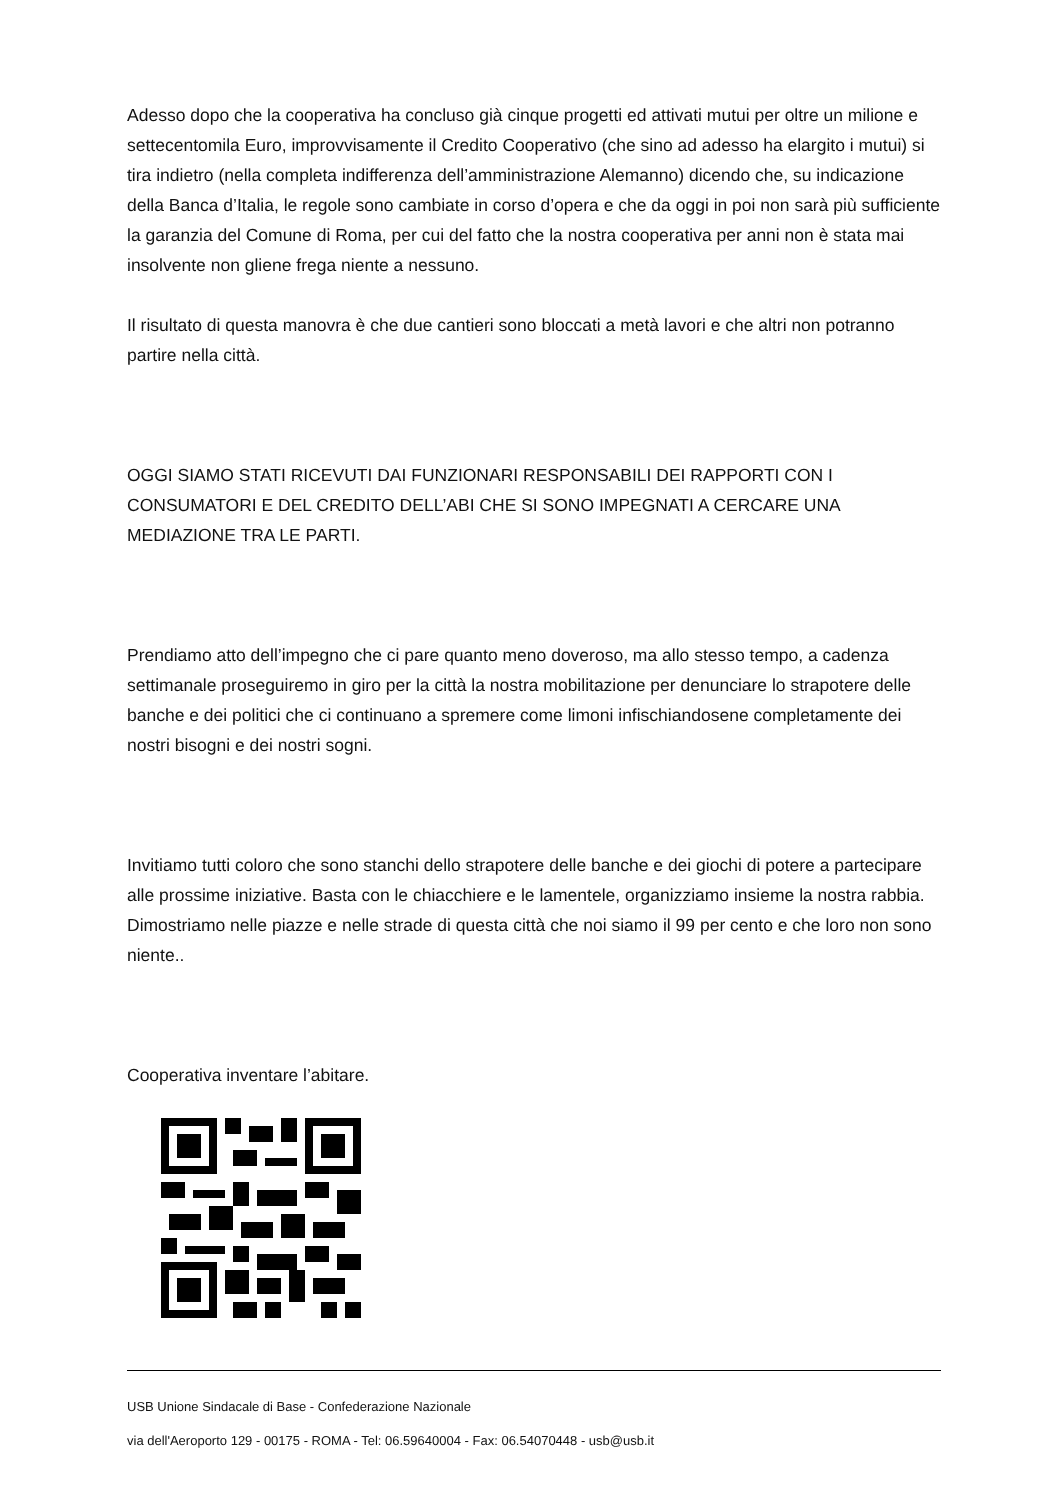Adesso dopo che la cooperativa ha concluso già cinque progetti ed attivati mutui per oltre un milione e settecentomila Euro, improvvisamente il Credito Cooperativo (che sino ad adesso ha elargito i mutui) si tira indietro (nella completa indifferenza dell’amministrazione Alemanno) dicendo che, su indicazione della Banca d’Italia, le regole sono cambiate in corso d’opera e che da oggi in poi non sarà più sufficiente la garanzia del Comune di Roma, per cui del fatto che la nostra cooperativa per anni non è stata mai insolvente non gliene frega niente a nessuno.
Il risultato di questa manovra è che due cantieri sono bloccati a metà lavori e che altri non potranno partire nella città.
OGGI SIAMO STATI RICEVUTI DAI FUNZIONARI RESPONSABILI DEI RAPPORTI CON I CONSUMATORI E DEL CREDITO DELL’ABI CHE SI SONO IMPEGNATI A CERCARE UNA MEDIAZIONE TRA LE PARTI.
Prendiamo atto dell’impegno che ci pare quanto meno doveroso, ma allo stesso tempo, a cadenza settimanale proseguiremo in giro per la città la nostra mobilitazione per denunciare lo strapotere delle banche e dei politici che ci continuano a spremere come limoni infischiandosene completamente dei nostri bisogni e dei nostri sogni.
Invitiamo tutti coloro che sono stanchi dello strapotere delle banche e dei giochi di potere a partecipare alle prossime iniziative. Basta con le chiacchiere e le lamentele, organizziamo insieme la nostra rabbia. Dimostriamo nelle piazze e nelle strade di questa città che noi siamo il 99 per cento e che loro non sono niente..
Cooperativa inventare l’abitare.
USB Unione Sindacale di Base - Confederazione Nazionale
via dell'Aeroporto 129 - 00175 - ROMA - Tel: 06.59640004 - Fax: 06.54070448 - usb@usb.it